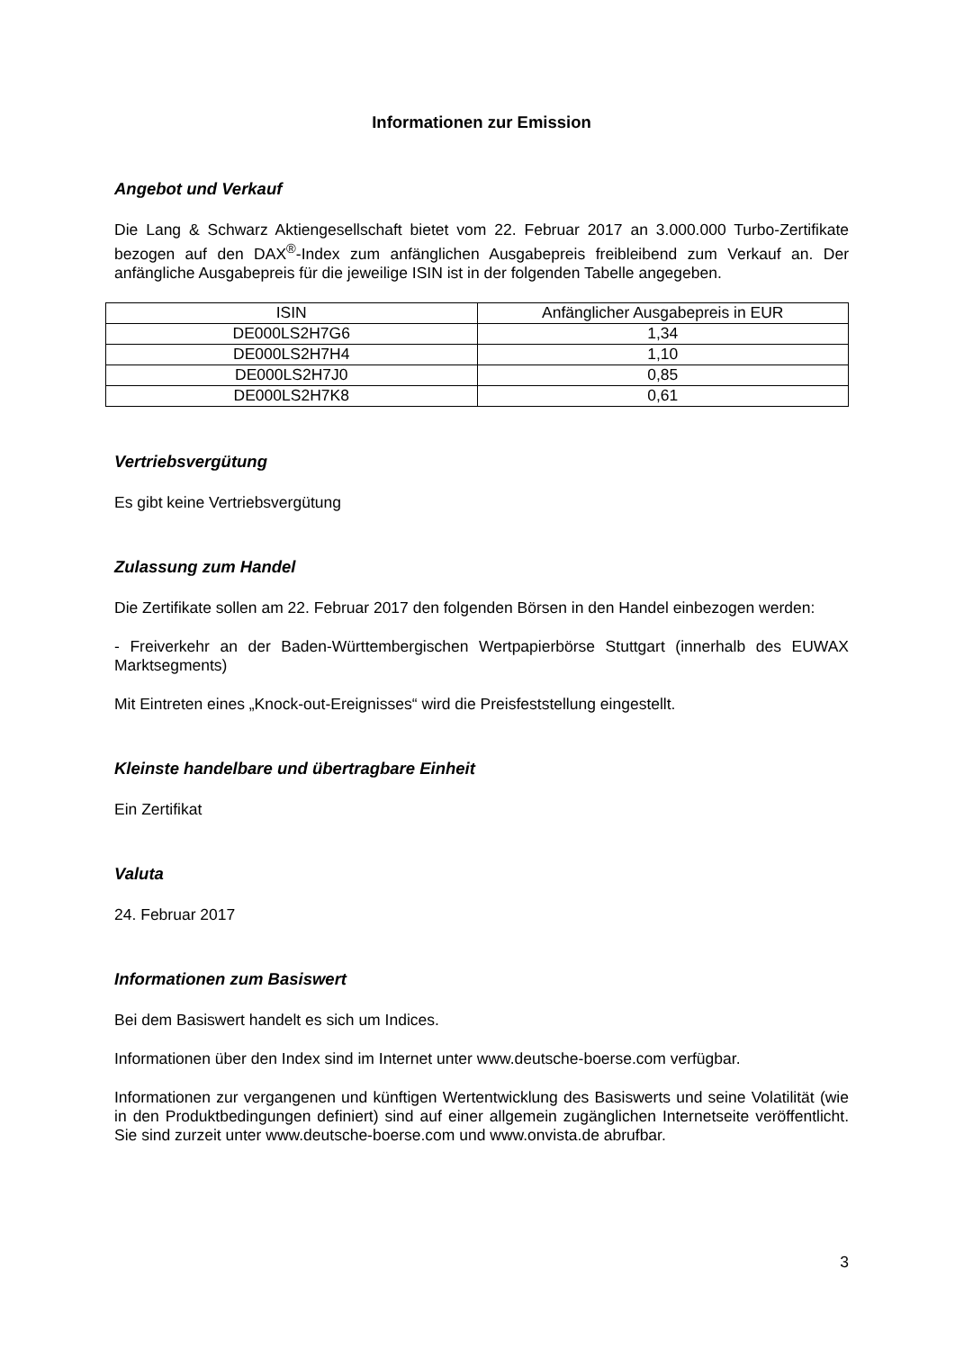Informationen zur Emission
Angebot und Verkauf
Die Lang & Schwarz Aktiengesellschaft bietet vom 22. Februar 2017 an 3.000.000 Turbo-Zertifikate bezogen auf den DAX<sup>®</sup>-Index zum anfänglichen Ausgabepreis freibleibend zum Verkauf an. Der anfängliche Ausgabepreis für die jeweilige ISIN ist in der folgenden Tabelle angegeben.
| ISIN | Anfänglicher Ausgabepreis in EUR |
| --- | --- |
| DE000LS2H7G6 | 1,34 |
| DE000LS2H7H4 | 1,10 |
| DE000LS2H7J0 | 0,85 |
| DE000LS2H7K8 | 0,61 |
Vertriebsvergütung
Es gibt keine Vertriebsvergütung
Zulassung zum Handel
Die Zertifikate sollen am 22. Februar 2017 den folgenden Börsen in den Handel einbezogen werden:
- Freiverkehr an der Baden-Württembergischen Wertpapierbörse Stuttgart (innerhalb des EUWAX Marktsegments)
Mit Eintreten eines „Knock-out-Ereignisses“ wird die Preisfeststellung eingestellt.
Kleinste handelbare und übertragbare Einheit
Ein Zertifikat
Valuta
24. Februar 2017
Informationen zum Basiswert
Bei dem Basiswert handelt es sich um Indices.
Informationen über den Index sind im Internet unter www.deutsche-boerse.com verfügbar.
Informationen zur vergangenen und künftigen Wertentwicklung des Basiswerts und seine Volatilität (wie in den Produktbedingungen definiert) sind auf einer allgemein zugänglichen Internetseite veröffentlicht. Sie sind zurzeit unter www.deutsche-boerse.com und www.onvista.de abrufbar.
3